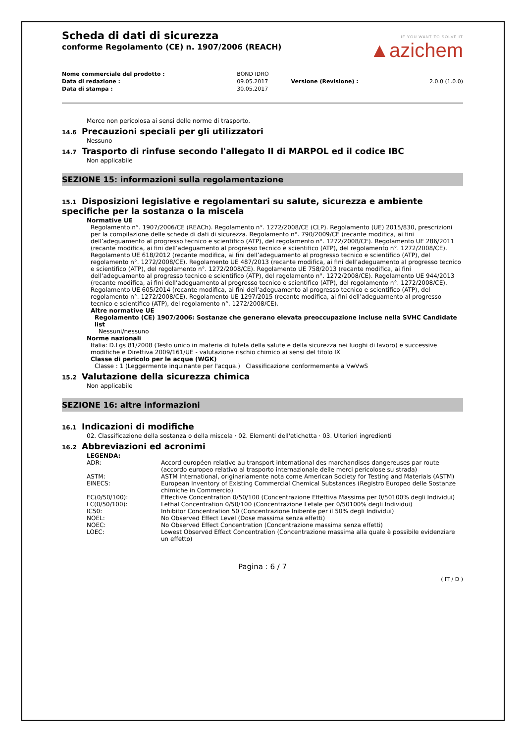IF YOU WANT TO SOLVE IT
▲azichem
Scheda di dati di sicurezza
conforme Regolamento (CE) n. 1907/2006 (REACH)
| Nome commerciale del prodotto : | BOND IDRO | | |
| Data di redazione : | 09.05.2017 | Versione (Revisione) : | 2.0.0 (1.0.0) |
| Data di stampa : | 30.05.2017 | | |
Merce non pericolosa ai sensi delle norme di trasporto.
14.6 Precauzioni speciali per gli utilizzatori
Nessuno
14.7 Trasporto di rinfuse secondo l'allegato II di MARPOL ed il codice IBC
Non applicabile
SEZIONE 15: informazioni sulla regolamentazione
15.1 Disposizioni legislative e regolamentari su salute, sicurezza e ambiente specifiche per la sostanza o la miscela
Normative UE
Regolamento n°. 1907/2006/CE (REACh). Regolamento n°. 1272/2008/CE (CLP). Regolamento (UE) 2015/830, prescrizioni per la compilazione delle schede di dati di sicurezza. Regolamento n°. 790/2009/CE (recante modifica, ai fini dell’adeguamento al progresso tecnico e scientifico (ATP), del regolamento n°. 1272/2008/CE). Regolamento UE 286/2011 (recante modifica, ai fini dell’adeguamento al progresso tecnico e scientifico (ATP), del regolamento n°. 1272/2008/CE). Regolamento UE 618/2012 (recante modifica, ai fini dell’adeguamento al progresso tecnico e scientifico (ATP), del regolamento n°. 1272/2008/CE). Regolamento UE 487/2013 (recante modifica, ai fini dell’adeguamento al progresso tecnico e scientifico (ATP), del regolamento n°. 1272/2008/CE). Regolamento UE 758/2013 (recante modifica, ai fini dell’adeguamento al progresso tecnico e scientifico (ATP), del regolamento n°. 1272/2008/CE). Regolamento UE 944/2013 (recante modifica, ai fini dell’adeguamento al progresso tecnico e scientifico (ATP), del regolamento n°. 1272/2008/CE). Regolamento UE 605/2014 (recante modifica, ai fini dell’adeguamento al progresso tecnico e scientifico (ATP), del regolamento n°. 1272/2008/CE). Regolamento UE 1297/2015 (recante modifica, ai fini dell’adeguamento al progresso tecnico e scientifico (ATP), del regolamento n°. 1272/2008/CE).
Altre normative UE
Regolamento (CE) 1907/2006: Sostanze che generano elevata preoccupazione incluse nella SVHC Candidate list
Nessuni/nessuno
Norme nazionali
Italia: D.Lgs 81/2008 (Testo unico in materia di tutela della salute e della sicurezza nei luoghi di lavoro) e successive modifiche e Direttiva 2009/161/UE - valutazione rischio chimico ai sensi del titolo IX
Classe di pericolo per le acque (WGK)
Classe : 1 (Leggermente inquinante per l'acqua.) Classificazione conformemente a VwVwS
15.2 Valutazione della sicurezza chimica
Non applicabile
SEZIONE 16: altre informazioni
16.1 Indicazioni di modifiche
02. Classificazione della sostanza o della miscela · 02. Elementi dell'etichetta · 03. Ulteriori ingredienti
16.2 Abbreviazioni ed acronimi
LEGENDA:
| ADR: | Accord européen relative au transport international des marchandises dangereuses par route (accordo europeo relativo al trasporto internazionale delle merci pericolose su strada) |
| ASTM: | ASTM International, originariamente nota come American Society for Testing and Materials (ASTM) |
| EINECS: | European Inventory of Existing Commercial Chemical Substances (Registro Europeo delle Sostanze chimiche in Commercio) |
| EC(0/50/100): | Effective Concentration 0/50/100 (Concentrazione Effettiva Massima per 0/50100% degli Individui) |
| LC(0/50/100): | Lethal Concentration 0/50/100 (Concentrazione Letale per 0/50100% degli Individui) |
| IC50: | Inhibitor Concentration 50 (Concentrazione Inibente per il 50% degli Individui) |
| NOEL: | No Observed Effect Level (Dose massima senza effetti) |
| NOEC: | No Observed Effect Concentration (Concentrazione massima senza effetti) |
| LOEC: | Lowest Observed Effect Concentration (Concentrazione massima alla quale è possibile evidenziare un effetto) |
Pagina : 6 / 7
( IT / D )